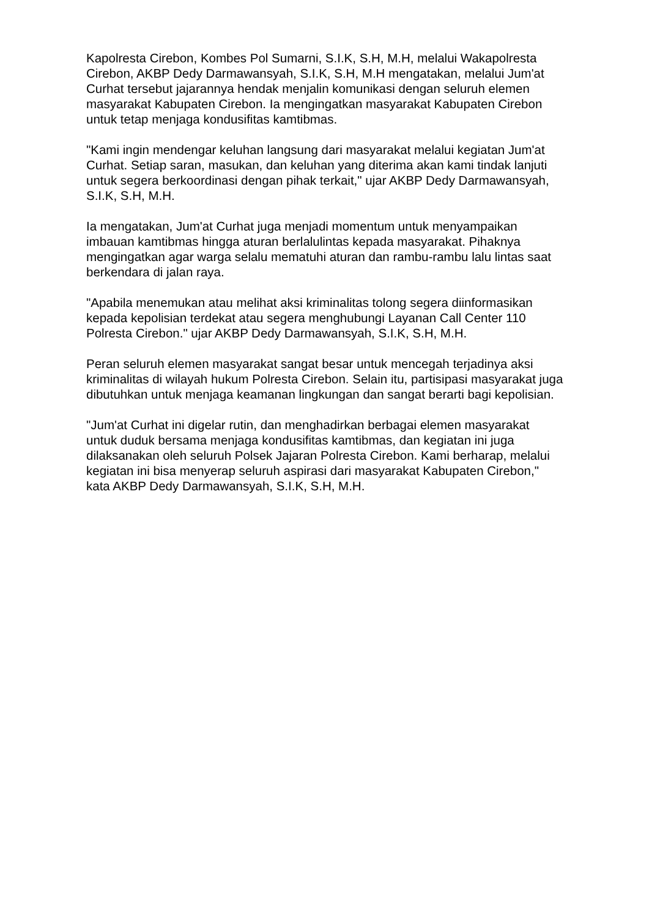Kapolresta Cirebon, Kombes Pol Sumarni, S.I.K, S.H, M.H, melalui Wakapolresta Cirebon, AKBP Dedy Darmawansyah, S.I.K, S.H, M.H mengatakan, melalui Jum'at Curhat tersebut jajarannya hendak menjalin komunikasi dengan seluruh elemen masyarakat Kabupaten Cirebon. Ia mengingatkan masyarakat Kabupaten Cirebon untuk tetap menjaga kondusifitas kamtibmas.
"Kami ingin mendengar keluhan langsung dari masyarakat melalui kegiatan Jum'at Curhat. Setiap saran, masukan, dan keluhan yang diterima akan kami tindak lanjuti untuk segera berkoordinasi dengan pihak terkait," ujar AKBP Dedy Darmawansyah, S.I.K, S.H, M.H.
Ia mengatakan, Jum'at Curhat juga menjadi momentum untuk menyampaikan imbauan kamtibmas hingga aturan berlalulintas kepada masyarakat. Pihaknya mengingatkan agar warga selalu mematuhi aturan dan rambu-rambu lalu lintas saat berkendara di jalan raya.
"Apabila menemukan atau melihat aksi kriminalitas tolong segera diinformasikan kepada kepolisian terdekat atau segera menghubungi Layanan Call Center 110 Polresta Cirebon." ujar AKBP Dedy Darmawansyah, S.I.K, S.H, M.H.
Peran seluruh elemen masyarakat sangat besar untuk mencegah terjadinya aksi kriminalitas di wilayah hukum Polresta Cirebon. Selain itu, partisipasi masyarakat juga dibutuhkan untuk menjaga keamanan lingkungan dan sangat berarti bagi kepolisian.
"Jum'at Curhat ini digelar rutin, dan menghadirkan berbagai elemen masyarakat untuk duduk bersama menjaga kondusifitas kamtibmas, dan kegiatan ini juga dilaksanakan oleh seluruh Polsek Jajaran Polresta Cirebon. Kami berharap, melalui kegiatan ini bisa menyerap seluruh aspirasi dari masyarakat Kabupaten Cirebon," kata AKBP Dedy Darmawansyah, S.I.K, S.H, M.H.